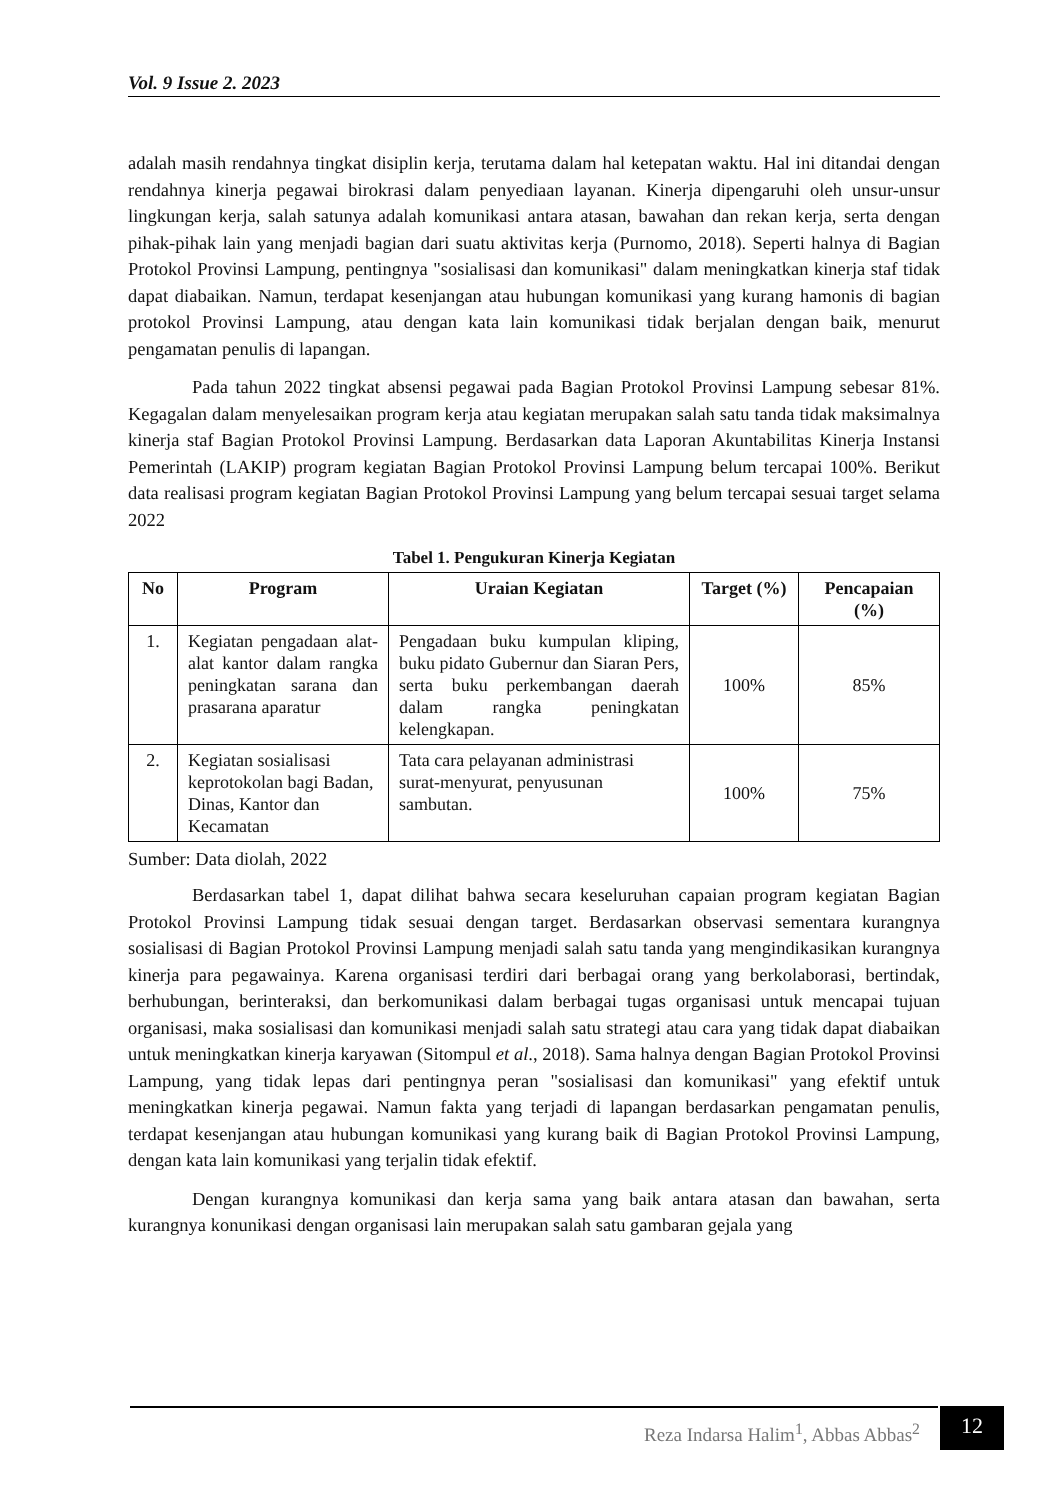Vol. 9 Issue 2. 2023
adalah masih rendahnya tingkat disiplin kerja, terutama dalam hal ketepatan waktu. Hal ini ditandai dengan rendahnya kinerja pegawai birokrasi dalam penyediaan layanan. Kinerja dipengaruhi oleh unsur-unsur lingkungan kerja, salah satunya adalah komunikasi antara atasan, bawahan dan rekan kerja, serta dengan pihak-pihak lain yang menjadi bagian dari suatu aktivitas kerja (Purnomo, 2018). Seperti halnya di Bagian Protokol Provinsi Lampung, pentingnya "sosialisasi dan komunikasi" dalam meningkatkan kinerja staf tidak dapat diabaikan. Namun, terdapat kesenjangan atau hubungan komunikasi yang kurang hamonis di bagian protokol Provinsi Lampung, atau dengan kata lain komunikasi tidak berjalan dengan baik, menurut pengamatan penulis di lapangan.
Pada tahun 2022 tingkat absensi pegawai pada Bagian Protokol Provinsi Lampung sebesar 81%. Kegagalan dalam menyelesaikan program kerja atau kegiatan merupakan salah satu tanda tidak maksimalnya kinerja staf Bagian Protokol Provinsi Lampung. Berdasarkan data Laporan Akuntabilitas Kinerja Instansi Pemerintah (LAKIP) program kegiatan Bagian Protokol Provinsi Lampung belum tercapai 100%. Berikut data realisasi program kegiatan Bagian Protokol Provinsi Lampung yang belum tercapai sesuai target selama 2022
Tabel 1. Pengukuran Kinerja Kegiatan
| No | Program | Uraian Kegiatan | Target (%) | Pencapaian (%) |
| --- | --- | --- | --- | --- |
| 1. | Kegiatan pengadaan alat-alat kantor dalam rangka peningkatan sarana dan prasarana aparatur | Pengadaan buku kumpulan kliping, buku pidato Gubernur dan Siaran Pers, serta buku perkembangan daerah dalam rangka peningkatan kelengkapan. | 100% | 85% |
| 2. | Kegiatan sosialisasi keprotokolan bagi Badan, Dinas, Kantor dan Kecamatan | Tata cara pelayanan administrasi surat-menyurat, penyusunan sambutan. | 100% | 75% |
Sumber: Data diolah, 2022
Berdasarkan tabel 1, dapat dilihat bahwa secara keseluruhan capaian program kegiatan Bagian Protokol Provinsi Lampung tidak sesuai dengan target. Berdasarkan observasi sementara kurangnya sosialisasi di Bagian Protokol Provinsi Lampung menjadi salah satu tanda yang mengindikasikan kurangnya kinerja para pegawainya. Karena organisasi terdiri dari berbagai orang yang berkolaborasi, bertindak, berhubungan, berinteraksi, dan berkomunikasi dalam berbagai tugas organisasi untuk mencapai tujuan organisasi, maka sosialisasi dan komunikasi menjadi salah satu strategi atau cara yang tidak dapat diabaikan untuk meningkatkan kinerja karyawan (Sitompul et al., 2018). Sama halnya dengan Bagian Protokol Provinsi Lampung, yang tidak lepas dari pentingnya peran "sosialisasi dan komunikasi" yang efektif untuk meningkatkan kinerja pegawai. Namun fakta yang terjadi di lapangan berdasarkan pengamatan penulis, terdapat kesenjangan atau hubungan komunikasi yang kurang baik di Bagian Protokol Provinsi Lampung, dengan kata lain komunikasi yang terjalin tidak efektif.
Dengan kurangnya komunikasi dan kerja sama yang baik antara atasan dan bawahan, serta kurangnya konunikasi dengan organisasi lain merupakan salah satu gambaran gejala yang
Reza Indarsa Halim<sup>1</sup>, Abbas Abbas<sup>2</sup>
12